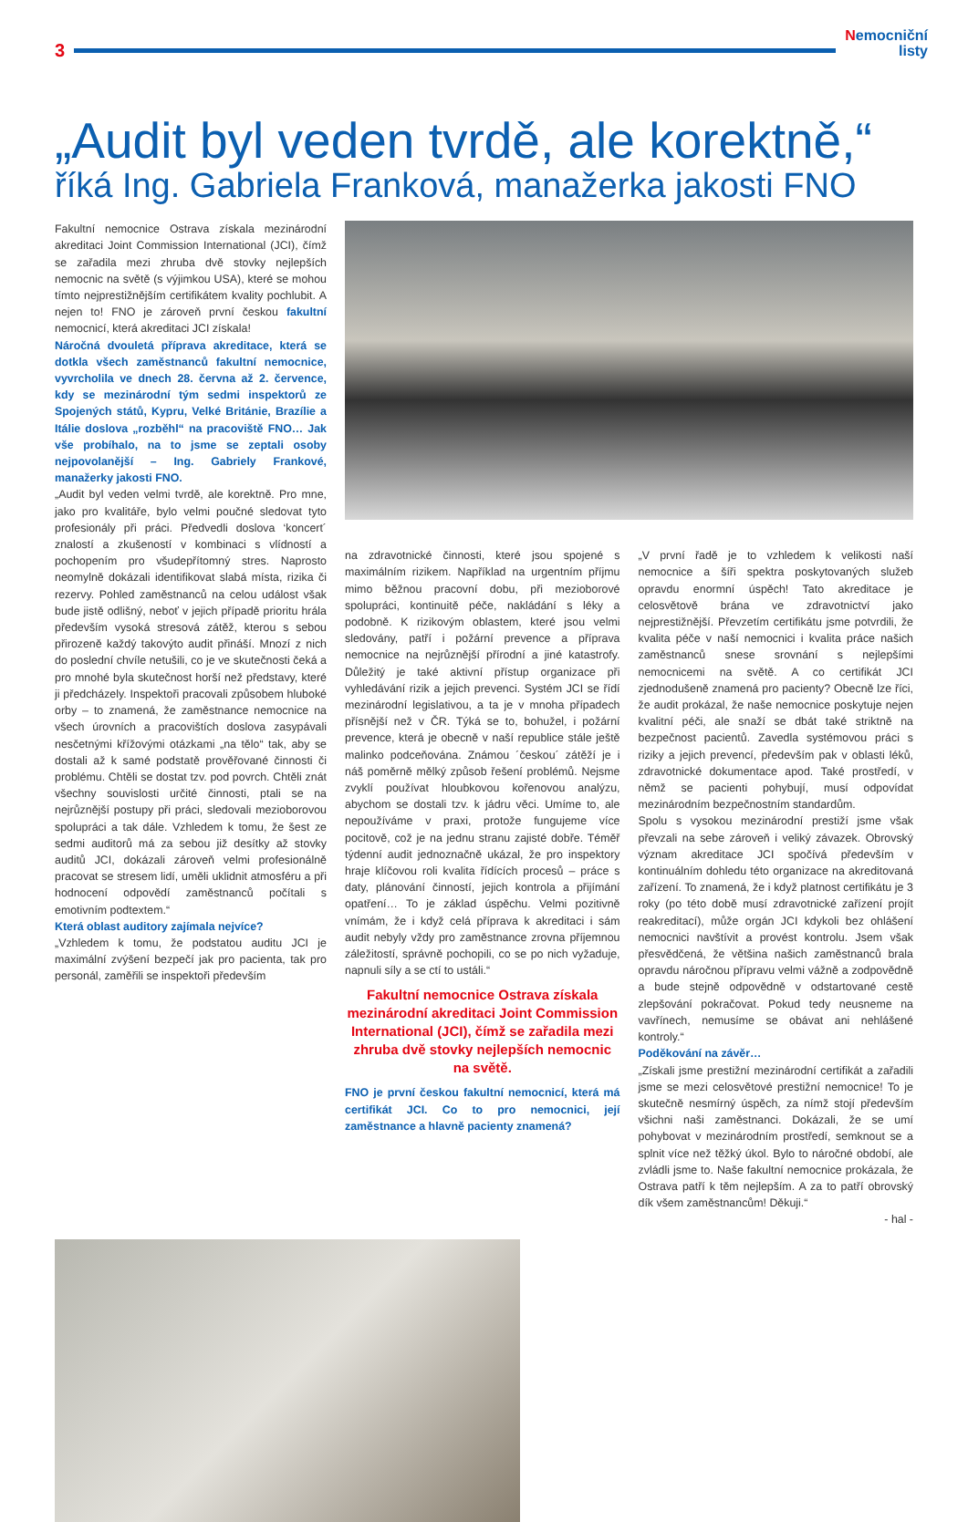3
Nemocniční
listy
„Audit byl veden tvrdě, ale korektně,“
říká Ing. Gabriela Franková, manažerka jakosti FNO
Fakultní nemocnice Ostrava získala mezinárodní akreditaci Joint Commission International (JCI), čímž se zařadila mezi zhruba dvě stovky nejlepších nemocnic na světě (s výjimkou USA), které se mohou tímto nejprestižnějším certifikátem kvality pochlubit. A nejen to! FNO je zároveň první českou fakultní nemocnicí, která akreditaci JCI získala!
Náročná dvouletá příprava akreditace, která se dotkla všech zaměstnanců fakultní nemocnice, vyvrcholila ve dnech 28. června až 2. července, kdy se mezinárodní tým sedmi inspektorů ze Spojených států, Kypru, Velké Británie, Brazílie a Itálie doslova „rozběhl“ na pracoviště FNO… Jak vše probíhalo, na to jsme se zeptali osoby nejpovolanější – Ing. Gabriely Frankové, manažerky jakosti FNO.
„Audit byl veden velmi tvrdě, ale korektně. Pro mne, jako pro kvalitáře, bylo velmi poučné sledovat tyto profesionály při práci. Předvedli doslova ‘koncert´ znalostí a zkušeností v kombinaci s vlídností a pochopením pro všudepřítomný stres. Naprosto neomylně dokázali identifikovat slabá místa, rizika či rezervy. Pohled zaměstnanců na celou událost však bude jistě odlišný, neboť v jejich případě prioritu hrála především vysoká stresová zátěž, kterou s sebou přirozeně každý takovýto audit přináší. Mnozí z nich do poslední chvíle netušili, co je ve skutečnosti čeká a pro mnohé byla skutečnost horší než představy, které ji předcházely. Inspektoři pracovali způsobem hluboké orby – to znamená, že zaměstnance nemocnice na všech úrovních a pracovištích doslova zasypávali nesčetnými křížovými otázkami „na tělo“ tak, aby se dostali až k samé podstatě prověřované činnosti či problému. Chtěli se dostat tzv. pod povrch. Chtěli znát všechny souvislosti určité činnosti, ptali se na nejrůznější postupy při práci, sledovali mezioborovou spolupráci a tak dále. Vzhledem k tomu, že šest ze sedmi auditorů má za sebou již desítky až stovky auditů JCI, dokázali zároveň velmi profesionálně pracovat se stresem lidí, uměli uklidnit atmosféru a při hodnocení odpovědí zaměstnanců počítali s emotivním podtextem.“
Která oblast auditory zajímala nejvíce?
„Vzhledem k tomu, že podstatou auditu JCI je maximální zvýšení bezpečí jak pro pacienta, tak pro personál, zaměřili se inspektoři především
na zdravotnické činnosti, které jsou spojené s maximálním rizikem. Například na urgentním příjmu mimo běžnou pracovní dobu, při mezioborové spolupráci, kontinuitě péče, nakládání s léky a podobně. K rizikovým oblastem, které jsou velmi sledovány, patří i požární prevence a příprava nemocnice na nejrůznější přírodní a jiné katastrofy. Důležitý je také aktivní přístup organizace při vyhledávání rizik a jejich prevenci. Systém JCI se řídí mezinárodní legislativou, a ta je v mnoha případech přísnější než v ČR. Týká se to, bohužel, i požární prevence, která je obecně v naší republice stále ještě malinko podceňována. Známou ´českou´ zátěží je i náš poměrně mělký způsob řešení problémů. Nejsme zvyklí používat hloubkovou kořenovou analýzu, abychom se dostali tzv. k jádru věci. Umíme to, ale nepoužíváme v praxi, protože fungujeme více pocitově, což je na jednu stranu zajisté dobře. Téměř týdenní audit jednoznačně ukázal, že pro inspektory hraje klíčovou roli kvalita řídících procesů – práce s daty, plánování činností, jejich kontrola a přijímání opatření… To je základ úspěchu. Velmi pozitivně vnímám, že i když celá příprava k akreditaci i sám audit nebyly vždy pro zaměstnance zrovna příjemnou záležitostí, správně pochopili, co se po nich vyžaduje, napnuli síly a se ctí to ustáli.“
Fakultní nemocnice Ostrava získala mezinárodní akreditaci Joint Commission International (JCI), čímž se zařadila mezi zhruba dvě stovky nejlepších nemocnic na světě.
FNO je první českou fakultní nemocnicí, která má certifikát JCI. Co to pro nemocnici, její zaměstnance a hlavně pacienty znamená?
„V první řadě je to vzhledem k velikosti naší nemocnice a šíři spektra poskytovaných služeb opravdu enormní úspěch! Tato akreditace je celosvětově brána ve zdravotnictví jako nejprestižnější. Převzetím certifikátu jsme potvrdili, že kvalita péče v naší nemocnici i kvalita práce našich zaměstnanců snese srovnání s nejlepšími nemocnicemi na světě. A co certifikát JCI zjednodušeně znamená pro pacienty? Obecně lze říci, že audit prokázal, že naše nemocnice poskytuje nejen kvalitní péči, ale snaží se dbát také striktně na bezpečnost pacientů. Zavedla systémovou práci s riziky a jejich prevencí, především pak v oblasti léků, zdravotnické dokumentace apod. Také prostředí, v němž se pacienti pohybují, musí odpovídat mezinárodním bezpečnostním standardům.
Spolu s vysokou mezinárodní prestiží jsme však převzali na sebe zároveň i veliký závazek. Obrovský význam akreditace JCI spočívá především v kontinuálním dohledu této organizace na akreditovaná zařízení. To znamená, že i když platnost certifikátu je 3 roky (po této době musí zdravotnické zařízení projít reakreditací), může orgán JCI kdykoli bez ohlášení nemocnici navštívit a provést kontrolu. Jsem však přesvědčená, že většina našich zaměstnanců brala opravdu náročnou přípravu velmi vážně a zodpovědně a bude stejně odpovědně v odstartované cestě zlepšování pokračovat. Pokud tedy neusneme na vavřínech, nemusíme se obávat ani nehlášené kontroly.“
Poděkování na závěr…
„Získali jsme prestižní mezinárodní certifikát a zařadili jsme se mezi celosvětové prestižní nemocnice! To je skutečně nesmírný úspěch, za nímž stojí především všichni naši zaměstnanci. Dokázali, že se umí pohybovat v mezinárodním prostředí, semknout se a splnit více než těžký úkol. Bylo to náročné období, ale zvládli jsme to. Naše fakultní nemocnice prokázala, že Ostrava patří k těm nejlepším. A za to patří obrovský dík všem zaměstnancům! Děkuji.“
- hal -